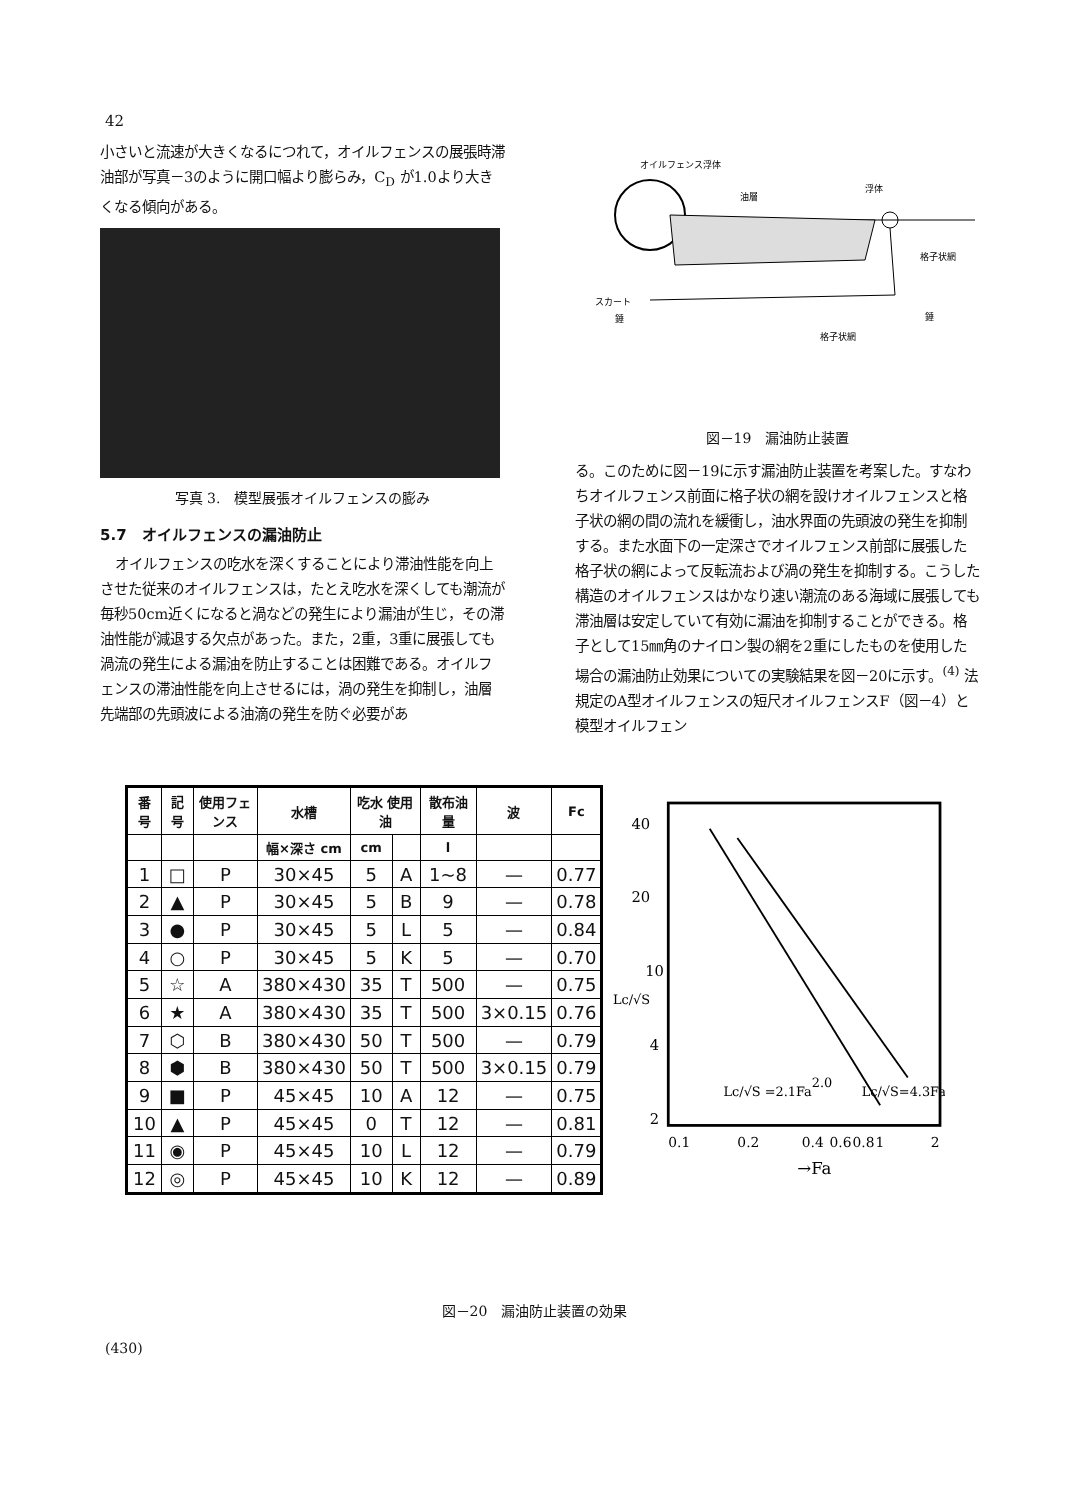42
小さいと流速が大きくなるにつれて，オイルフェンスの展張時滞油部が写真－3のように開口幅より膨らみ，C<sub>D</sub> が1.0より大きくなる傾向がある。
写真 3.　模型展張オイルフェンスの膨み
5.7　オイルフェンスの漏油防止
オイルフェンスの吃水を深くすることにより滞油性能を向上させた従来のオイルフェンスは，たとえ吃水を深くしても潮流が毎秒50cm近くになると渦などの発生により漏油が生じ，その滞油性能が減退する欠点があった。また，2重，3重に展張しても渦流の発生による漏油を防止することは困難である。オイルフェンスの滞油性能を向上させるには，渦の発生を抑制し，油層先端部の先頭波による油滴の発生を防ぐ必要があ
オイルフェンス浮体
油層
浮体
格子状網
スカート
錘
錘
格子状網
図－19　漏油防止装置
る。このために図－19に示す漏油防止装置を考案した。すなわちオイルフェンス前面に格子状の網を設けオイルフェンスと格子状の網の間の流れを緩衝し，油水界面の先頭波の発生を抑制する。また水面下の一定深さでオイルフェンス前部に展張した格子状の網によって反転流および渦の発生を抑制する。こうした構造のオイルフェンスはかなり速い潮流のある海域に展張しても滞油層は安定していて有効に漏油を抑制することができる。格子として15㎜角のナイロン製の網を2重にしたものを使用した場合の漏油防止効果についての実験結果を図－20に示す。<sup>(4)</sup> 法規定のA型オイルフェンスの短尺オイルフェンスF（図－4）と模型オイルフェン
| 番号 | 記号 | 使用フェンス | 水槽 | 吃水 使用油 | | 散布油量 | 波 | Fc |
| --- | --- | --- | --- | --- | --- | --- | --- | --- |
| | | | 幅×深さ cm | cm | | l | | |
| 1 | □ | P | 30×45 | 5 | A | 1~8 | — | 0.77 |
| 2 | ▲ | P | 30×45 | 5 | B | 9 | — | 0.78 |
| 3 | ● | P | 30×45 | 5 | L | 5 | — | 0.84 |
| 4 | ○ | P | 30×45 | 5 | K | 5 | — | 0.70 |
| 5 | ☆ | A | 380×430 | 35 | T | 500 | — | 0.75 |
| 6 | ★ | A | 380×430 | 35 | T | 500 | 3×0.15 | 0.76 |
| 7 | ⬡ | B | 380×430 | 50 | T | 500 | — | 0.79 |
| 8 | ⬢ | B | 380×430 | 50 | T | 500 | 3×0.15 | 0.79 |
| 9 | ■ | P | 45×45 | 10 | A | 12 | — | 0.75 |
| 10 | ▲ | P | 45×45 | 0 | T | 12 | — | 0.81 |
| 11 | ◉ | P | 45×45 | 10 | L | 12 | — | 0.79 |
| 12 | ◎ | P | 45×45 | 10 | K | 12 | — | 0.89 |
40
20
10
4
2
Lc/√S
Lc/√S =2.1Fa2.0
Lc/√S=4.3Fa
0.1
0.2
0.4
0.6
0.8
1
2
→Fa
図－20　漏油防止装置の効果
(430)